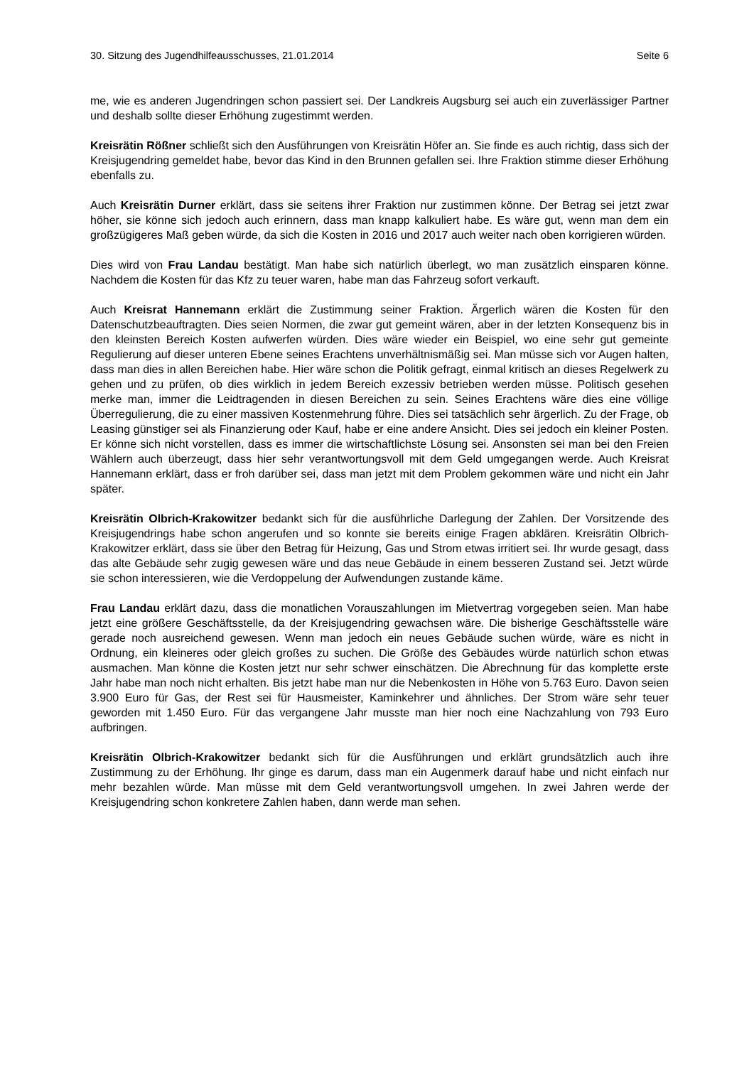30. Sitzung des Jugendhilfeausschusses, 21.01.2014 Seite 6
me, wie es anderen Jugendringen schon passiert sei. Der Landkreis Augsburg sei auch ein zuverlässiger Partner und deshalb sollte dieser Erhöhung zugestimmt werden.
Kreisrätin Rößner schließt sich den Ausführungen von Kreisrätin Höfer an. Sie finde es auch richtig, dass sich der Kreisjugendring gemeldet habe, bevor das Kind in den Brunnen gefallen sei. Ihre Fraktion stimme dieser Erhöhung ebenfalls zu.
Auch Kreisrätin Durner erklärt, dass sie seitens ihrer Fraktion nur zustimmen könne. Der Betrag sei jetzt zwar höher, sie könne sich jedoch auch erinnern, dass man knapp kalkuliert habe. Es wäre gut, wenn man dem ein großzügigeres Maß geben würde, da sich die Kosten in 2016 und 2017 auch weiter nach oben korrigieren würden.
Dies wird von Frau Landau bestätigt. Man habe sich natürlich überlegt, wo man zusätzlich einsparen könne. Nachdem die Kosten für das Kfz zu teuer waren, habe man das Fahrzeug sofort verkauft.
Auch Kreisrat Hannemann erklärt die Zustimmung seiner Fraktion. Ärgerlich wären die Kosten für den Datenschutzbeauftragten. Dies seien Normen, die zwar gut gemeint wären, aber in der letzten Konsequenz bis in den kleinsten Bereich Kosten aufwerfen würden. Dies wäre wieder ein Beispiel, wo eine sehr gut gemeinte Regulierung auf dieser unteren Ebene seines Erachtens unverhältnismäßig sei. Man müsse sich vor Augen halten, dass man dies in allen Bereichen habe. Hier wäre schon die Politik gefragt, einmal kritisch an dieses Regelwerk zu gehen und zu prüfen, ob dies wirklich in jedem Bereich exzessiv betrieben werden müsse. Politisch gesehen merke man, immer die Leidtragenden in diesen Bereichen zu sein. Seines Erachtens wäre dies eine völlige Überregulierung, die zu einer massiven Kostenmehrung führe. Dies sei tatsächlich sehr ärgerlich. Zu der Frage, ob Leasing günstiger sei als Finanzierung oder Kauf, habe er eine andere Ansicht. Dies sei jedoch ein kleiner Posten. Er könne sich nicht vorstellen, dass es immer die wirtschaftlichste Lösung sei. Ansonsten sei man bei den Freien Wählern auch überzeugt, dass hier sehr verantwortungsvoll mit dem Geld umgegangen werde. Auch Kreisrat Hannemann erklärt, dass er froh darüber sei, dass man jetzt mit dem Problem gekommen wäre und nicht ein Jahr später.
Kreisrätin Olbrich-Krakowitzer bedankt sich für die ausführliche Darlegung der Zahlen. Der Vorsitzende des Kreisjugendrings habe schon angerufen und so konnte sie bereits einige Fragen abklären. Kreisrätin Olbrich-Krakowitzer erklärt, dass sie über den Betrag für Heizung, Gas und Strom etwas irritiert sei. Ihr wurde gesagt, dass das alte Gebäude sehr zugig gewesen wäre und das neue Gebäude in einem besseren Zustand sei. Jetzt würde sie schon interessieren, wie die Verdoppelung der Aufwendungen zustande käme.
Frau Landau erklärt dazu, dass die monatlichen Vorauszahlungen im Mietvertrag vorgegeben seien. Man habe jetzt eine größere Geschäftsstelle, da der Kreisjugendring gewachsen wäre. Die bisherige Geschäftsstelle wäre gerade noch ausreichend gewesen. Wenn man jedoch ein neues Gebäude suchen würde, wäre es nicht in Ordnung, ein kleineres oder gleich großes zu suchen. Die Größe des Gebäudes würde natürlich schon etwas ausmachen. Man könne die Kosten jetzt nur sehr schwer einschätzen. Die Abrechnung für das komplette erste Jahr habe man noch nicht erhalten. Bis jetzt habe man nur die Nebenkosten in Höhe von 5.763 Euro. Davon seien 3.900 Euro für Gas, der Rest sei für Hausmeister, Kaminkehrer und ähnliches. Der Strom wäre sehr teuer geworden mit 1.450 Euro. Für das vergangene Jahr musste man hier noch eine Nachzahlung von 793 Euro aufbringen.
Kreisrätin Olbrich-Krakowitzer bedankt sich für die Ausführungen und erklärt grundsätzlich auch ihre Zustimmung zu der Erhöhung. Ihr ginge es darum, dass man ein Augenmerk darauf habe und nicht einfach nur mehr bezahlen würde. Man müsse mit dem Geld verantwortungsvoll umgehen. In zwei Jahren werde der Kreisjugendring schon konkretere Zahlen haben, dann werde man sehen.